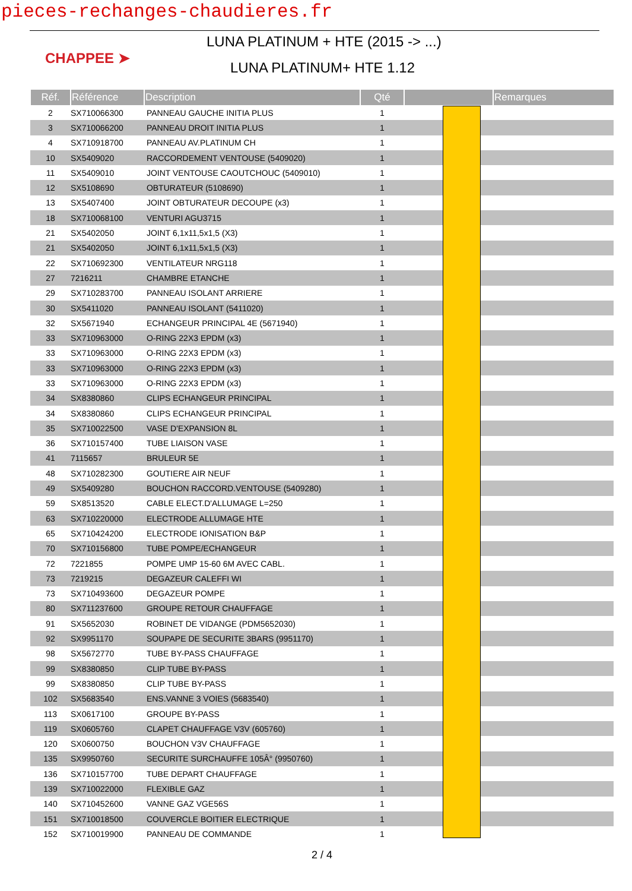pieces-rechanges-chaudieres.fr
CHAPPEE ➤
LUNA PLATINUM + HTE (2015 -> ...)
LUNA PLATINUM+ HTE 1.12
| Réf. | Référence | Description | Qté | | Remarques |
| --- | --- | --- | --- | --- | --- |
| 2 | SX710066300 | PANNEAU GAUCHE INITIA PLUS | 1 | | |
| 3 | SX710066200 | PANNEAU DROIT INITIA PLUS | 1 | | |
| 4 | SX710918700 | PANNEAU AV.PLATINUM CH | 1 | | |
| 10 | SX5409020 | RACCORDEMENT VENTOUSE (5409020) | 1 | | |
| 11 | SX5409010 | JOINT VENTOUSE CAOUTCHOUC (5409010) | 1 | | |
| 12 | SX5108690 | OBTURATEUR (5108690) | 1 | | |
| 13 | SX5407400 | JOINT OBTURATEUR DECOUPE (x3) | 1 | | |
| 18 | SX710068100 | VENTURI AGU3715 | 1 | | |
| 21 | SX5402050 | JOINT 6,1x11,5x1,5 (X3) | 1 | | |
| 21 | SX5402050 | JOINT 6,1x11,5x1,5 (X3) | 1 | | |
| 22 | SX710692300 | VENTILATEUR NRG118 | 1 | | |
| 27 | 7216211 | CHAMBRE ETANCHE | 1 | | |
| 29 | SX710283700 | PANNEAU ISOLANT ARRIERE | 1 | | |
| 30 | SX5411020 | PANNEAU ISOLANT (5411020) | 1 | | |
| 32 | SX5671940 | ECHANGEUR PRINCIPAL 4E (5671940) | 1 | | |
| 33 | SX710963000 | O-RING 22X3 EPDM (x3) | 1 | | |
| 33 | SX710963000 | O-RING 22X3 EPDM (x3) | 1 | | |
| 33 | SX710963000 | O-RING 22X3 EPDM (x3) | 1 | | |
| 33 | SX710963000 | O-RING 22X3 EPDM (x3) | 1 | | |
| 34 | SX8380860 | CLIPS ECHANGEUR PRINCIPAL | 1 | | |
| 34 | SX8380860 | CLIPS ECHANGEUR PRINCIPAL | 1 | | |
| 35 | SX710022500 | VASE D'EXPANSION 8L | 1 | | |
| 36 | SX710157400 | TUBE LIAISON VASE | 1 | | |
| 41 | 7115657 | BRULEUR 5E | 1 | | |
| 48 | SX710282300 | GOUTIERE AIR NEUF | 1 | | |
| 49 | SX5409280 | BOUCHON RACCORD.VENTOUSE (5409280) | 1 | | |
| 59 | SX8513520 | CABLE ELECT.D'ALLUMAGE L=250 | 1 | | |
| 63 | SX710220000 | ELECTRODE ALLUMAGE HTE | 1 | | |
| 65 | SX710424200 | ELECTRODE IONISATION B&P | 1 | | |
| 70 | SX710156800 | TUBE POMPE/ECHANGEUR | 1 | | |
| 72 | 7221855 | POMPE UMP 15-60 6M AVEC CABL. | 1 | | |
| 73 | 7219215 | DEGAZEUR CALEFFI WI | 1 | | |
| 73 | SX710493600 | DEGAZEUR POMPE | 1 | | |
| 80 | SX711237600 | GROUPE RETOUR CHAUFFAGE | 1 | | |
| 91 | SX5652030 | ROBINET DE VIDANGE (PDM5652030) | 1 | | |
| 92 | SX9951170 | SOUPAPE DE SECURITE 3BARS (9951170) | 1 | | |
| 98 | SX5672770 | TUBE BY-PASS CHAUFFAGE | 1 | | |
| 99 | SX8380850 | CLIP TUBE BY-PASS | 1 | | |
| 99 | SX8380850 | CLIP TUBE BY-PASS | 1 | | |
| 102 | SX5683540 | ENS.VANNE 3 VOIES (5683540) | 1 | | |
| 113 | SX0617100 | GROUPE BY-PASS | 1 | | |
| 119 | SX0605760 | CLAPET CHAUFFAGE V3V (605760) | 1 | | |
| 120 | SX0600750 | BOUCHON V3V CHAUFFAGE | 1 | | |
| 135 | SX9950760 | SECURITE SURCHAUFFE 105Â° (9950760) | 1 | | |
| 136 | SX710157700 | TUBE DEPART CHAUFFAGE | 1 | | |
| 139 | SX710022000 | FLEXIBLE GAZ | 1 | | |
| 140 | SX710452600 | VANNE GAZ VGE56S | 1 | | |
| 151 | SX710018500 | COUVERCLE BOITIER ELECTRIQUE | 1 | | |
| 152 | SX710019900 | PANNEAU DE COMMANDE | 1 | | |
2 / 4